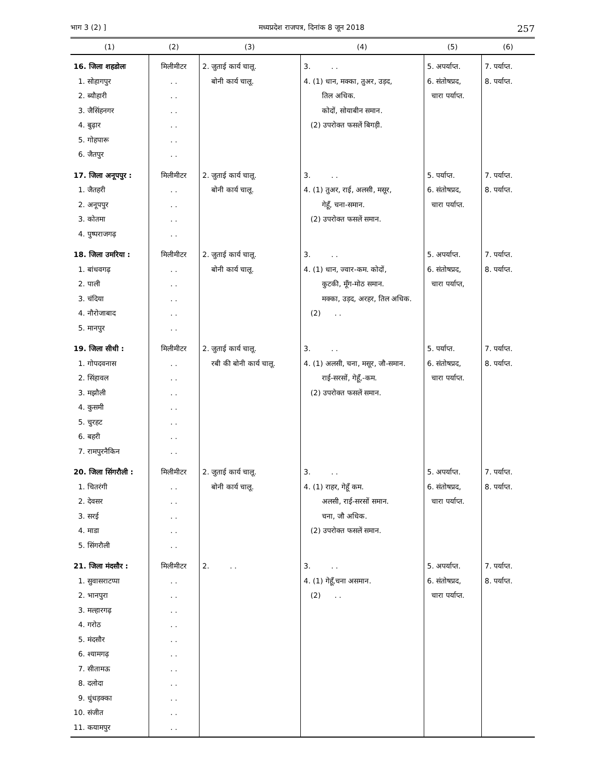भाग 3 (2) ] मध्यप्रदेश राजपत्र, दिनांक 8 जून 2018 257
| (1) | (2) | (3) | (4) | (5) | (6) |
| --- | --- | --- | --- | --- | --- |
| 16. जिला शहडोलः 1. सोहागपुर 2. ब्यौहारी 3. जैसिंहनगर 4. बुढ़ार 5. गोहपारू 6. जैतपुर | मिलीमीटर . . . . . . . . . . . . | 2. जुताई कार्य चालू. बोनी कार्य चालू. | 3. . . 4. (1) धान, मक्का, तुअर, उड़द, तिल अधिक. कोदों, सोयाबीन समान. (2) उपरोक्त फसलें बिगड़ी. | 5. अपर्याप्त. 6. संतोषप्रद, चारा पर्याप्त. | 7. पर्याप्त. 8. पर्याप्त. |
| 17. जिला अनूपपुर : 1. जैतहरी 2. अनूपपुर 3. कोतमा 4. पुष्पराजगढ़ | मिलीमीटर . . . . . . . . | 2. जुताई कार्य चालू. बोनी कार्य चालू. | 3. . . 4. (1) तुअर, राई, अलसी, मसूर, गेहूँ, चना-समान. (2) उपरोक्त फसलें समान. | 5. पर्याप्त. 6. संतोषप्रद, चारा पर्याप्त. | 7. पर्याप्त. 8. पर्याप्त. |
| 18. जिला उमरिया : 1. बांधवगढ़ 2. पाली 3. चंदिया 4. नौरोजाबाद 5. मानपुर | मिलीमीटर . . . . . . . . . . | 2. जुताई कार्य चालू. बोनी कार्य चालू. | 3. . . 4. (1) धान, ज्वार-कम. कोदों, कुटकी, मूँग-मोठ समान. मक्का, उड़द, अरहर, तिल अधिक. (2) . . | 5. अपर्याप्त. 6. संतोषप्रद, चारा पर्याप्त, | 7. पर्याप्त. 8. पर्याप्त. |
| 19. जिला सीधी : 1. गोपदवनास 2. सिंहावल 3. मझौली 4. कुसमी 5. चुरहट 6. बहरी 7. रामपुरनैकिन | मिलीमीटर . . . . . . . . . . . . . . | 2. जुताई कार्य चालू. रबी की बोनी कार्य चालू. | 3. . . 4. (1) अलसी, चना, मसूर, जौ-समान. राई-सरसों, गेहूँ,-कम. (2) उपरोक्त फसलें समान. | 5. पर्याप्त. 6. संतोषप्रद, चारा पर्याप्त. | 7. पर्याप्त. 8. पर्याप्त. |
| 20. जिला सिंगरौली : 1. चितरंगी 2. देवसर 3. सरई 4. माडा 5. सिंगरौली | मिलीमीटर . . . . . . . . . . | 2. जुताई कार्य चालू. बोनी कार्य चालू. | 3. . . 4. (1) राहर, गेहूँ कम. अलसी, राई-सरसों समान. चना, जौ अधिक. (2) उपरोक्त फसलें समान. | 5. अपर्याप्त. 6. संतोषप्रद, चारा पर्याप्त. | 7. पर्याप्त. 8. पर्याप्त. |
| 21. जिला मंदसौर : 1. सुवासराटप्पा 2. भानपुरा 3. मल्हारगढ़ 4. गरोठ 5. मंदसौर 6. श्यामगढ़ 7. सीतामऊ 8. दलोदा 9. धुंधड़क्का 10. संजीत 11. कयामपुर | मिलीमीटर . . . . . . . . . . . . . . . . . . . . . . | 2. . . | 3. . . 4. (1) गेहूँ,चना असमान. (2) . . | 5. अपर्याप्त. 6. संतोषप्रद, चारा पर्याप्त. | 7. पर्याप्त. 8. पर्याप्त. |